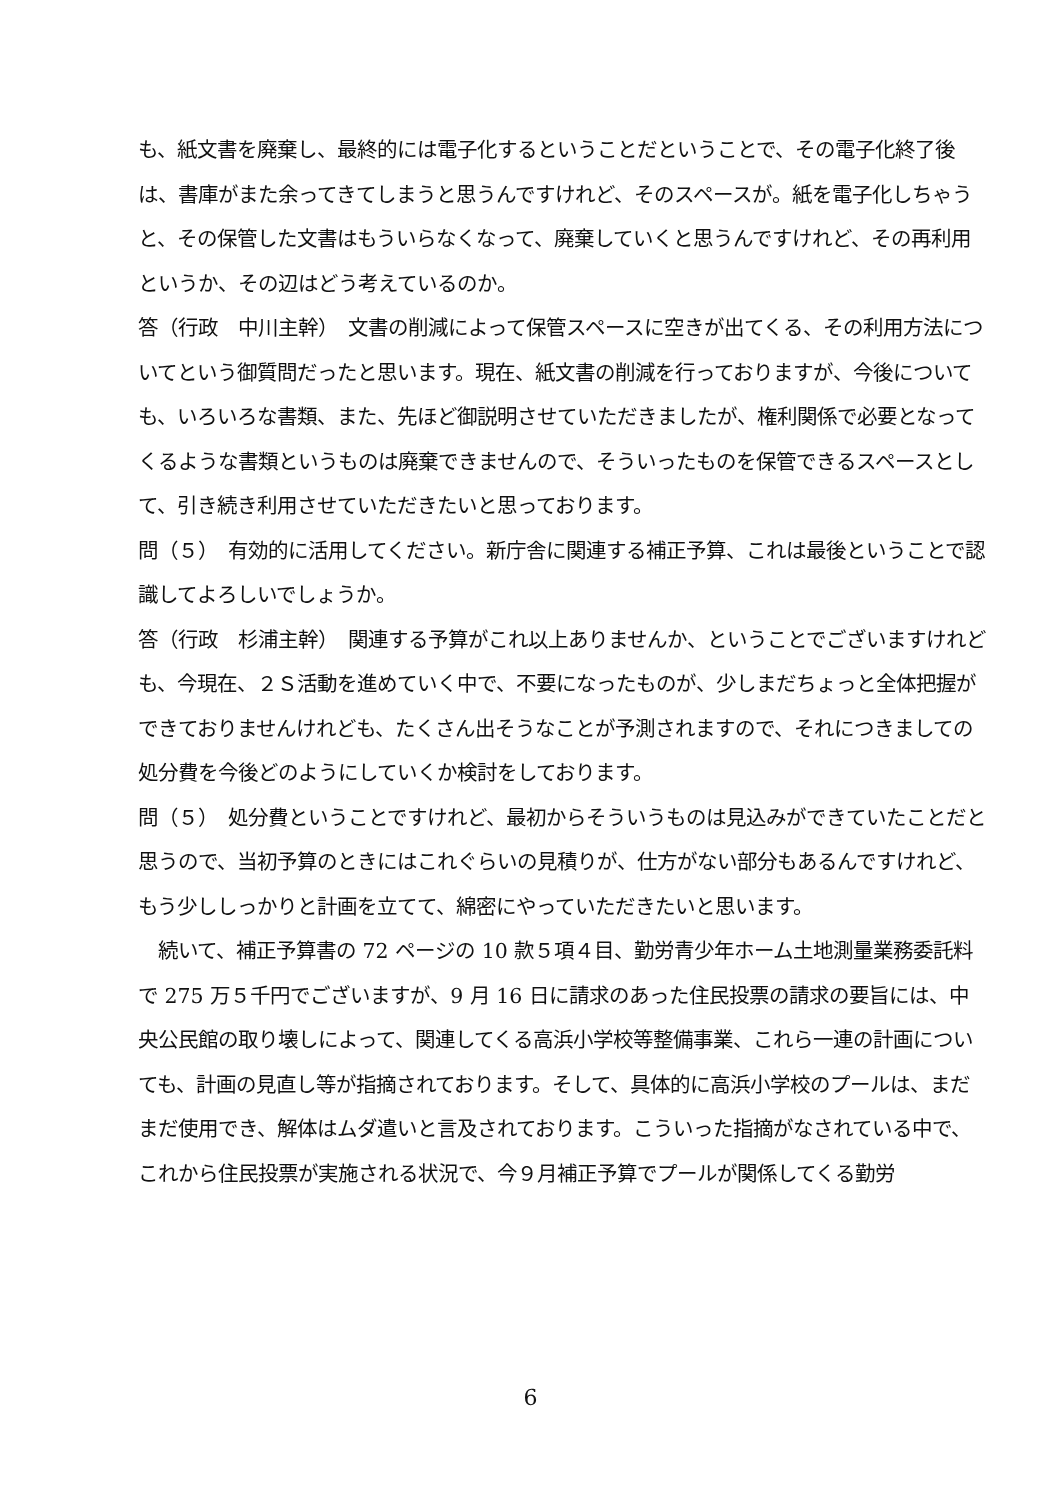も、紙文書を廃棄し、最終的には電子化するということだということで、その電子化終了後は、書庫がまた余ってきてしまうと思うんですけれど、そのスペースが。紙を電子化しちゃうと、その保管した文書はもういらなくなって、廃棄していくと思うんですけれど、その再利用というか、その辺はどう考えているのか。
答（行政　中川主幹）　文書の削減によって保管スペースに空きが出てくる、その利用方法についてという御質問だったと思います。現在、紙文書の削減を行っておりますが、今後についても、いろいろな書類、また、先ほど御説明させていただきましたが、権利関係で必要となってくるような書類というものは廃棄できませんので、そういったものを保管できるスペースとして、引き続き利用させていただきたいと思っております。
問（５）　有効的に活用してください。新庁舎に関連する補正予算、これは最後ということで認識してよろしいでしょうか。
答（行政　杉浦主幹）　関連する予算がこれ以上ありませんか、ということでございますけれども、今現在、２Ｓ活動を進めていく中で、不要になったものが、少しまだちょっと全体把握ができておりませんけれども、たくさん出そうなことが予測されますので、それにつきましての処分費を今後どのようにしていくか検討をしております。
問（５）　処分費ということですけれど、最初からそういうものは見込みができていたことだと思うので、当初予算のときにはこれぐらいの見積りが、仕方がない部分もあるんですけれど、もう少ししっかりと計画を立てて、綿密にやっていただきたいと思います。
　続いて、補正予算書の 72 ページの 10 款５項４目、勤労青少年ホーム土地測量業務委託料で 275 万５千円でございますが、9 月 16 日に請求のあった住民投票の請求の要旨には、中央公民館の取り壊しによって、関連してくる高浜小学校等整備事業、これら一連の計画についても、計画の見直し等が指摘されております。そして、具体的に高浜小学校のプールは、まだまだ使用でき、解体はムダ遣いと言及されております。こういった指摘がなされている中で、これから住民投票が実施される状況で、今９月補正予算でプールが関係してくる勤労
6